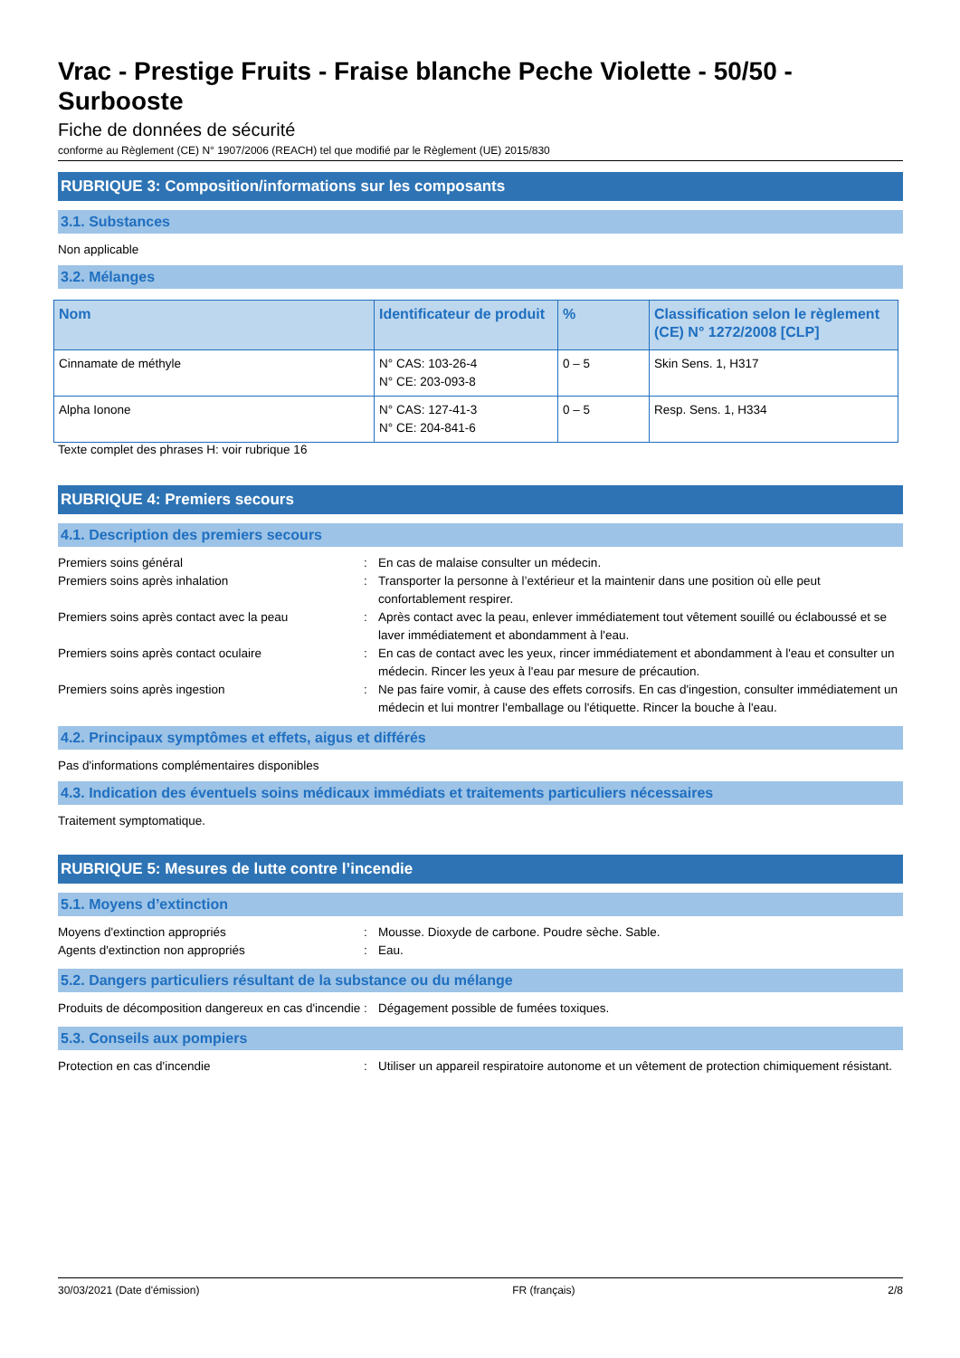Vrac - Prestige Fruits - Fraise blanche Peche Violette - 50/50 - Surbooste
Fiche de données de sécurité
conforme au Règlement (CE) N° 1907/2006 (REACH) tel que modifié par le Règlement (UE) 2015/830
RUBRIQUE 3: Composition/informations sur les composants
3.1. Substances
Non applicable
3.2. Mélanges
| Nom | Identificateur de produit | % | Classification selon le règlement (CE) N° 1272/2008 [CLP] |
| --- | --- | --- | --- |
| Cinnamate de méthyle | N° CAS: 103-26-4 N° CE: 203-093-8 | 0 – 5 | Skin Sens. 1, H317 |
| Alpha Ionone | N° CAS: 127-41-3 N° CE: 204-841-6 | 0 – 5 | Resp. Sens. 1, H334 |
Texte complet des phrases H: voir rubrique 16
RUBRIQUE 4: Premiers secours
4.1. Description des premiers secours
| Premiers soins général | : | En cas de malaise consulter un médecin. |
| Premiers soins après inhalation | : | Transporter la personne à l’extérieur et la maintenir dans une position où elle peut confortablement respirer. |
| Premiers soins après contact avec la peau | : | Après contact avec la peau, enlever immédiatement tout vêtement souillé ou éclaboussé et se laver immédiatement et abondamment à l'eau. |
| Premiers soins après contact oculaire | : | En cas de contact avec les yeux, rincer immédiatement et abondamment à l'eau et consulter un médecin. Rincer les yeux à l'eau par mesure de précaution. |
| Premiers soins après ingestion | : | Ne pas faire vomir, à cause des effets corrosifs. En cas d'ingestion, consulter immédiatement un médecin et lui montrer l'emballage ou l'étiquette. Rincer la bouche à l'eau. |
4.2. Principaux symptômes et effets, aigus et différés
Pas d'informations complémentaires disponibles
4.3. Indication des éventuels soins médicaux immédiats et traitements particuliers nécessaires
Traitement symptomatique.
RUBRIQUE 5: Mesures de lutte contre l’incendie
5.1. Moyens d’extinction
| Moyens d'extinction appropriés | : | Mousse. Dioxyde de carbone. Poudre sèche. Sable. |
| Agents d'extinction non appropriés | : | Eau. |
5.2. Dangers particuliers résultant de la substance ou du mélange
| Produits de décomposition dangereux en cas d'incendie | : | Dégagement possible de fumées toxiques. |
5.3. Conseils aux pompiers
| Protection en cas d'incendie | : | Utiliser un appareil respiratoire autonome et un vêtement de protection chimiquement résistant. |
30/03/2021 (Date d'émission) FR (français) 2/8